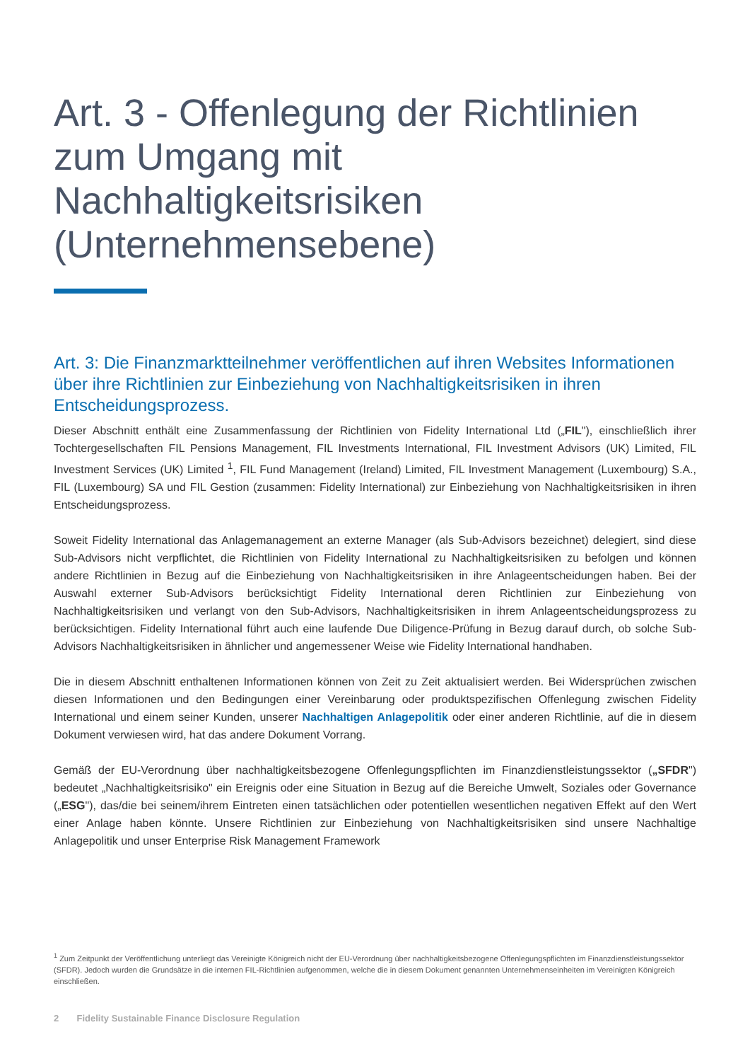Art. 3 - Offenlegung der Richtlinien zum Umgang mit Nachhaltigkeitsrisiken (Unternehmensebene)
Art. 3: Die Finanzmarktteilnehmer veröffentlichen auf ihren Websites Informationen über ihre Richtlinien zur Einbeziehung von Nachhaltigkeitsrisiken in ihren Entscheidungsprozess.
Dieser Abschnitt enthält eine Zusammenfassung der Richtlinien von Fidelity International Ltd („FIL"), einschließlich ihrer Tochtergesellschaften FIL Pensions Management, FIL Investments International, FIL Investment Advisors (UK) Limited, FIL Investment Services (UK) Limited <sup>1</sup>, FIL Fund Management (Ireland) Limited, FIL Investment Management (Luxembourg) S.A., FIL (Luxembourg) SA und FIL Gestion (zusammen: Fidelity International) zur Einbeziehung von Nachhaltigkeitsrisiken in ihren Entscheidungsprozess.
Soweit Fidelity International das Anlagemanagement an externe Manager (als Sub-Advisors bezeichnet) delegiert, sind diese Sub-Advisors nicht verpflichtet, die Richtlinien von Fidelity International zu Nachhaltigkeitsrisiken zu befolgen und können andere Richtlinien in Bezug auf die Einbeziehung von Nachhaltigkeitsrisiken in ihre Anlageentscheidungen haben. Bei der Auswahl externer Sub-Advisors berücksichtigt Fidelity International deren Richtlinien zur Einbeziehung von Nachhaltigkeitsrisiken und verlangt von den Sub-Advisors, Nachhaltigkeitsrisiken in ihrem Anlageentscheidungsprozess zu berücksichtigen. Fidelity International führt auch eine laufende Due Diligence-Prüfung in Bezug darauf durch, ob solche Sub-Advisors Nachhaltigkeitsrisiken in ähnlicher und angemessener Weise wie Fidelity International handhaben.
Die in diesem Abschnitt enthaltenen Informationen können von Zeit zu Zeit aktualisiert werden. Bei Widersprüchen zwischen diesen Informationen und den Bedingungen einer Vereinbarung oder produktspezifischen Offenlegung zwischen Fidelity International und einem seiner Kunden, unserer Nachhaltigen Anlagepolitik oder einer anderen Richtlinie, auf die in diesem Dokument verwiesen wird, hat das andere Dokument Vorrang.
Gemäß der EU-Verordnung über nachhaltigkeitsbezogene Offenlegungspflichten im Finanzdienstleistungssektor („SFDR") bedeutet „Nachhaltigkeitsrisiko" ein Ereignis oder eine Situation in Bezug auf die Bereiche Umwelt, Soziales oder Governance („ESG"), das/die bei seinem/ihrem Eintreten einen tatsächlichen oder potentiellen wesentlichen negativen Effekt auf den Wert einer Anlage haben könnte. Unsere Richtlinien zur Einbeziehung von Nachhaltigkeitsrisiken sind unsere Nachhaltige Anlagepolitik und unser Enterprise Risk Management Framework
<sup>1</sup> Zum Zeitpunkt der Veröffentlichung unterliegt das Vereinigte Königreich nicht der EU-Verordnung über nachhaltigkeitsbezogene Offenlegungspflichten im Finanzdienstleistungssektor (SFDR). Jedoch wurden die Grundsätze in die internen FIL-Richtlinien aufgenommen, welche die in diesem Dokument genannten Unternehmenseinheiten im Vereinigten Königreich einschließen.
2 Fidelity Sustainable Finance Disclosure Regulation